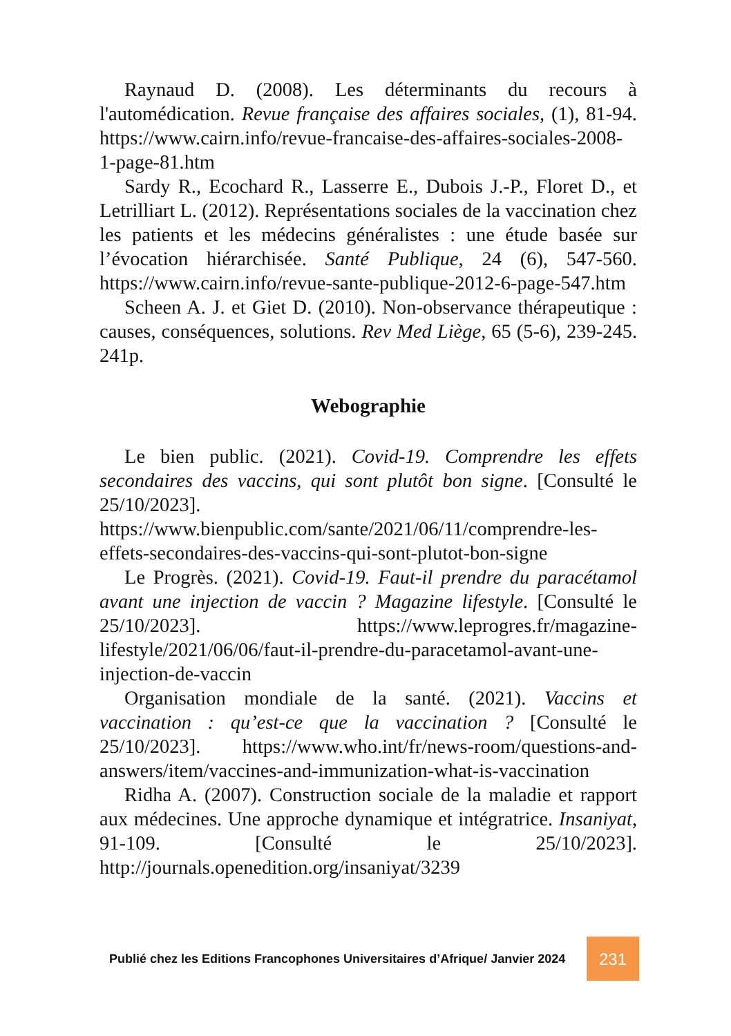Raynaud D. (2008). Les déterminants du recours à l'automédication. Revue française des affaires sociales, (1), 81-94. https://www.cairn.info/revue-francaise-des-affaires-sociales-2008-1-page-81.htm
Sardy R., Ecochard R., Lasserre E., Dubois J.-P., Floret D., et Letrilliart L. (2012). Représentations sociales de la vaccination chez les patients et les médecins généralistes : une étude basée sur l’évocation hiérarchisée. Santé Publique, 24 (6), 547-560. https://www.cairn.info/revue-sante-publique-2012-6-page-547.htm
Scheen A. J. et Giet D. (2010). Non-observance thérapeutique : causes, conséquences, solutions. Rev Med Liège, 65 (5-6), 239-245. 241p.
Webographie
Le bien public. (2021). Covid-19. Comprendre les effets secondaires des vaccins, qui sont plutôt bon signe. [Consulté le 25/10/2023]. https://www.bienpublic.com/sante/2021/06/11/comprendre-les-effets-secondaires-des-vaccins-qui-sont-plutot-bon-signe
Le Progrès. (2021). Covid-19. Faut-il prendre du paracétamol avant une injection de vaccin ? Magazine lifestyle. [Consulté le 25/10/2023]. https://www.leprogres.fr/magazine-lifestyle/2021/06/06/faut-il-prendre-du-paracetamol-avant-une-injection-de-vaccin
Organisation mondiale de la santé. (2021). Vaccins et vaccination : qu’est-ce que la vaccination ? [Consulté le 25/10/2023]. https://www.who.int/fr/news-room/questions-and-answers/item/vaccines-and-immunization-what-is-vaccination
Ridha A. (2007). Construction sociale de la maladie et rapport aux médecines. Une approche dynamique et intégratrice. Insaniyat, 91-109. [Consulté le 25/10/2023]. http://journals.openedition.org/insaniyat/3239
Publié chez les Editions Francophones Universitaires d’Afrique/ Janvier 2024
231